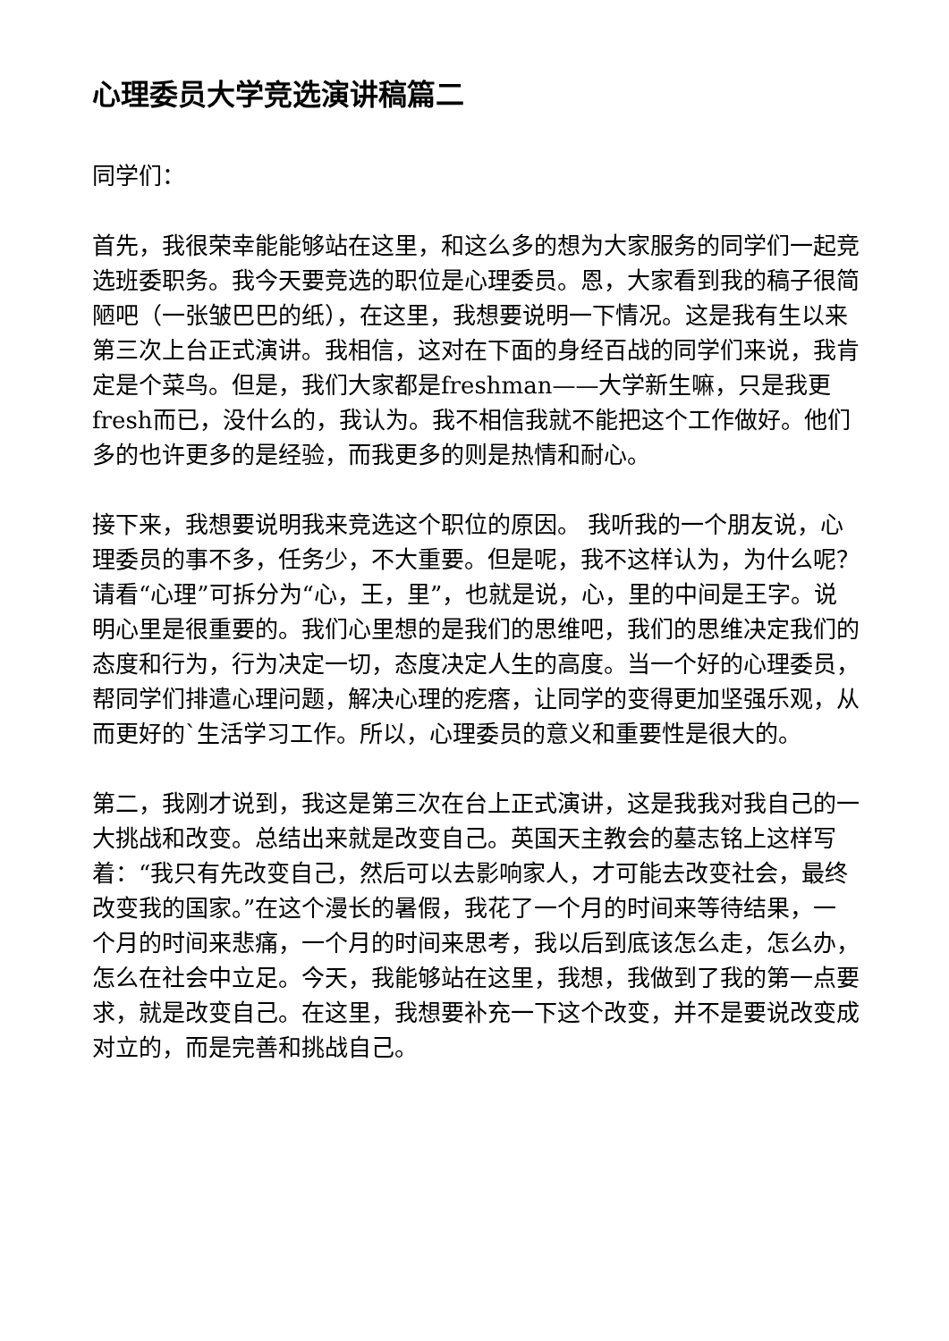心理委员大学竞选演讲稿篇二
同学们：
首先，我很荣幸能能够站在这里，和这么多的想为大家服务的同学们一起竞选班委职务。我今天要竞选的职位是心理委员。恩，大家看到我的稿子很简陋吧（一张皱巴巴的纸），在这里，我想要说明一下情况。这是我有生以来第三次上台正式演讲。我相信，这对在下面的身经百战的同学们来说，我肯定是个菜鸟。但是，我们大家都是freshman——大学新生嘛，只是我更fresh而已，没什么的，我认为。我不相信我就不能把这个工作做好。他们多的也许更多的是经验，而我更多的则是热情和耐心。
接下来，我想要说明我来竞选这个职位的原因。 我听我的一个朋友说，心理委员的事不多，任务少，不大重要。但是呢，我不这样认为，为什么呢？请看“心理”可拆分为“心，王，里”，也就是说，心，里的中间是王字。说明心里是很重要的。我们心里想的是我们的思维吧，我们的思维决定我们的态度和行为，行为决定一切，态度决定人生的高度。当一个好的心理委员，帮同学们排遣心理问题，解决心理的疙瘩，让同学的变得更加坚强乐观，从而更好的`生活学习工作。所以，心理委员的意义和重要性是很大的。
第二，我刚才说到，我这是第三次在台上正式演讲，这是我我对我自己的一大挑战和改变。总结出来就是改变自己。英国天主教会的墓志铭上这样写着：“我只有先改变自己，然后可以去影响家人，才可能去改变社会，最终改变我的国家。”在这个漫长的暑假，我花了一个月的时间来等待结果，一个月的时间来悲痛，一个月的时间来思考，我以后到底该怎么走，怎么办，怎么在社会中立足。今天，我能够站在这里，我想，我做到了我的第一点要求，就是改变自己。在这里，我想要补充一下这个改变，并不是要说改变成对立的，而是完善和挑战自己。